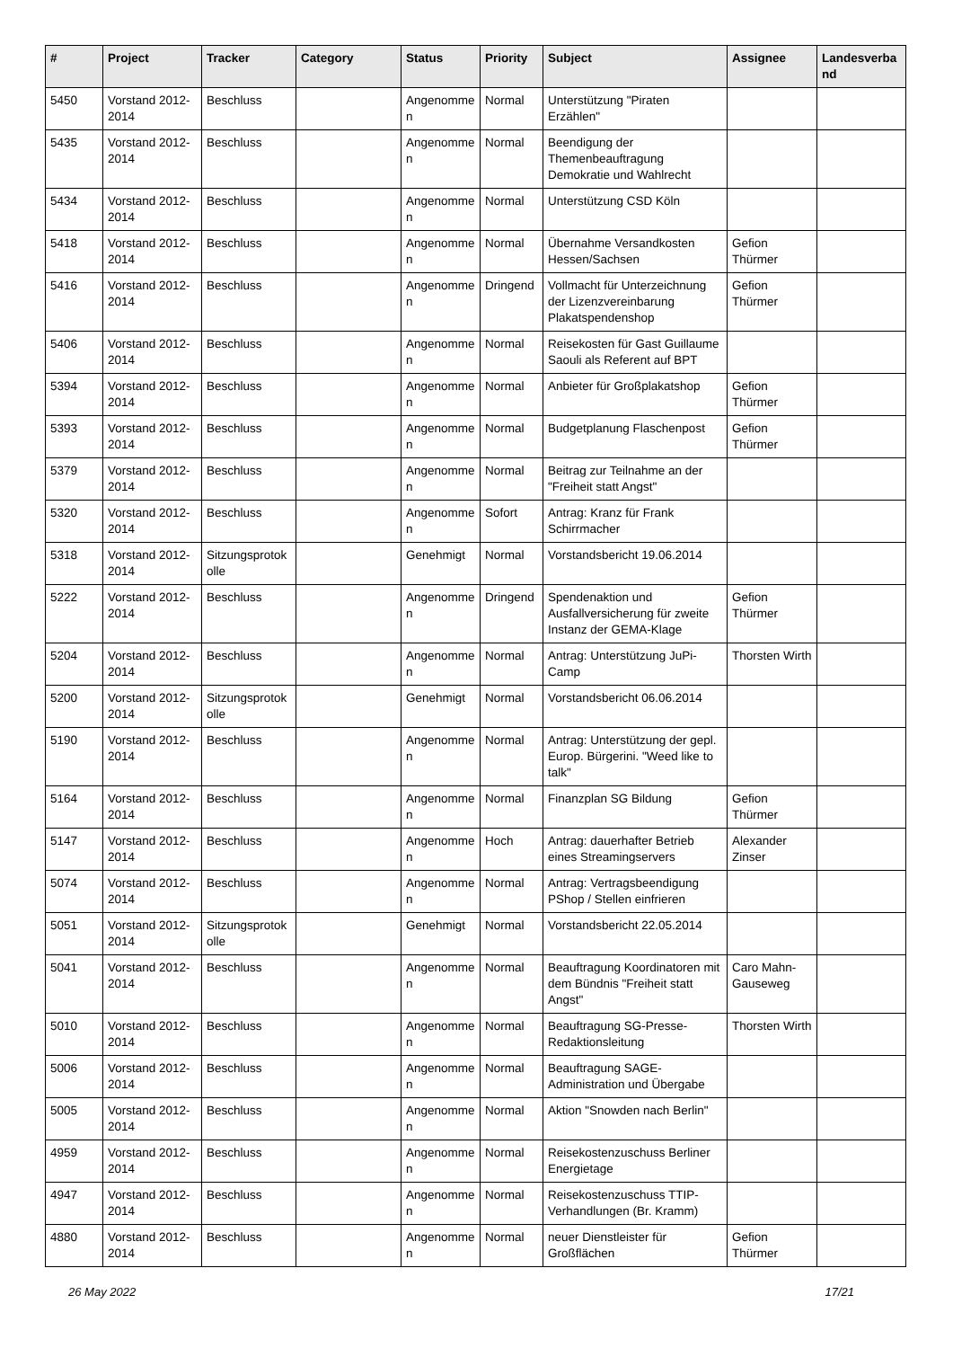| # | Project | Tracker | Category | Status | Priority | Subject | Assignee | Landesverband |
| --- | --- | --- | --- | --- | --- | --- | --- | --- |
| 5450 | Vorstand 2012-2014 | Beschluss | | Angenommen | Normal | Unterstützung "Piraten Erzählen" | | |
| 5435 | Vorstand 2012-2014 | Beschluss | | Angenommen | Normal | Beendigung der Themenbeauftragung Demokratie und Wahlrecht | | |
| 5434 | Vorstand 2012-2014 | Beschluss | | Angenommen | Normal | Unterstützung CSD Köln | | |
| 5418 | Vorstand 2012-2014 | Beschluss | | Angenommen | Normal | Übernahme Versandkosten Hessen/Sachsen | Gefion Thürmer | |
| 5416 | Vorstand 2012-2014 | Beschluss | | Angenommen | Dringend | Vollmacht für Unterzeichnung der Lizenzvereinbarung Plakatspendenshop | Gefion Thürmer | |
| 5406 | Vorstand 2012-2014 | Beschluss | | Angenommen | Normal | Reisekosten für Gast Guillaume Saouli als Referent auf BPT | | |
| 5394 | Vorstand 2012-2014 | Beschluss | | Angenommen | Normal | Anbieter für Großplakatshop | Gefion Thürmer | |
| 5393 | Vorstand 2012-2014 | Beschluss | | Angenommen | Normal | Budgetplanung Flaschenpost | Gefion Thürmer | |
| 5379 | Vorstand 2012-2014 | Beschluss | | Angenommen | Normal | Beitrag zur Teilnahme an der "Freiheit statt Angst" | | |
| 5320 | Vorstand 2012-2014 | Beschluss | | Angenommen | Sofort | Antrag: Kranz für Frank Schirrmacher | | |
| 5318 | Vorstand 2012-2014 | Sitzungsprotokolle | | Genehmigt | Normal | Vorstandsbericht 19.06.2014 | | |
| 5222 | Vorstand 2012-2014 | Beschluss | | Angenommen | Dringend | Spendenaktion und Ausfallversicherung für zweite Instanz der GEMA-Klage | Gefion Thürmer | |
| 5204 | Vorstand 2012-2014 | Beschluss | | Angenommen | Normal | Antrag: Unterstützung JuPi-Camp | Thorsten Wirth | |
| 5200 | Vorstand 2012-2014 | Sitzungsprotokolle | | Genehmigt | Normal | Vorstandsbericht 06.06.2014 | | |
| 5190 | Vorstand 2012-2014 | Beschluss | | Angenommen | Normal | Antrag: Unterstützung der gepl. Europ. Bürgerini. "Weed like to talk" | | |
| 5164 | Vorstand 2012-2014 | Beschluss | | Angenommen | Normal | Finanzplan SG Bildung | Gefion Thürmer | |
| 5147 | Vorstand 2012-2014 | Beschluss | | Angenommen | Hoch | Antrag: dauerhafter Betrieb eines Streamingservers | Alexander Zinser | |
| 5074 | Vorstand 2012-2014 | Beschluss | | Angenommen | Normal | Antrag: Vertragsbeendigung PShop / Stellen einfrieren | | |
| 5051 | Vorstand 2012-2014 | Sitzungsprotokolle | | Genehmigt | Normal | Vorstandsbericht 22.05.2014 | | |
| 5041 | Vorstand 2012-2014 | Beschluss | | Angenommen | Normal | Beauftragung Koordinatoren mit dem Bündnis "Freiheit statt Angst" | Caro Mahn-Gauseweg | |
| 5010 | Vorstand 2012-2014 | Beschluss | | Angenommen | Normal | Beauftragung SG-Presse-Redaktionsleitung | Thorsten Wirth | |
| 5006 | Vorstand 2012-2014 | Beschluss | | Angenommen | Normal | Beauftragung SAGE-Administration und Übergabe | | |
| 5005 | Vorstand 2012-2014 | Beschluss | | Angenommen | Normal | Aktion "Snowden nach Berlin" | | |
| 4959 | Vorstand 2012-2014 | Beschluss | | Angenommen | Normal | Reisekostenzuschuss Berliner Energietage | | |
| 4947 | Vorstand 2012-2014 | Beschluss | | Angenommen | Normal | Reisekostenzuschuss TTIP-Verhandlungen (Br. Kramm) | | |
| 4880 | Vorstand 2012-2014 | Beschluss | | Angenommen | Normal | neuer Dienstleister für Großflächen | Gefion Thürmer | |
26 May 2022 17/21